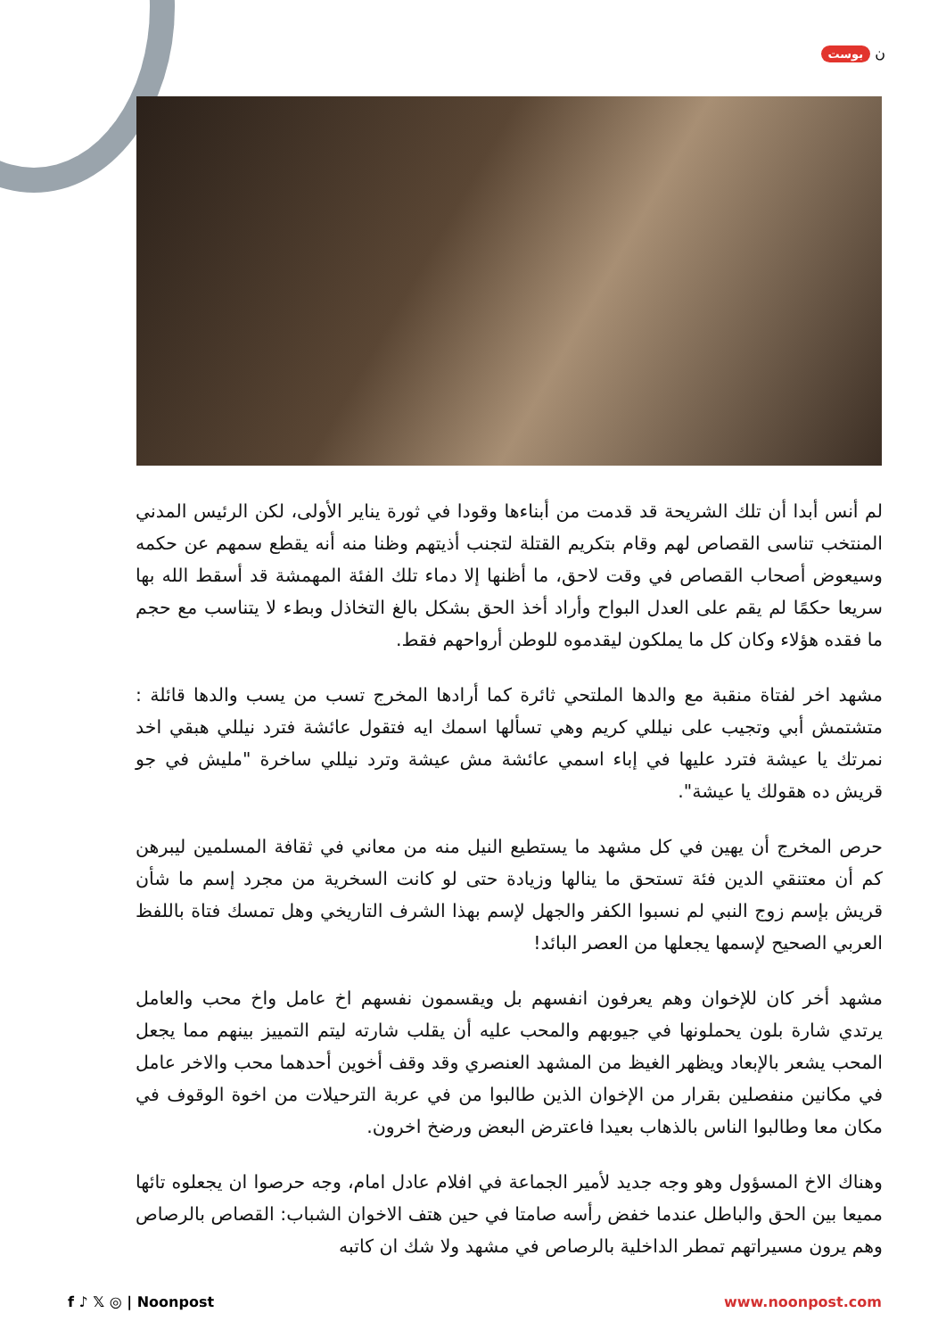ن بوست
لم أنس أبدا أن تلك الشريحة قد قدمت من أبناءها وقودا في ثورة يناير الأولى، لكن الرئيس المدني المنتخب تناسى القصاص لهم وقام بتكريم القتلة لتجنب أذيتهم وظنا منه أنه يقطع سمهم عن حكمه وسيعوض أصحاب القصاص في وقت لاحق، ما أظنها إلا دماء تلك الفئة المهمشة قد أسقط الله بها سريعا حكمًا لم يقم على العدل البواح وأراد أخذ الحق بشكل بالغ التخاذل وبطء لا يتناسب مع حجم ما فقده هؤلاء وكان كل ما يملكون ليقدموه للوطن أرواحهم فقط.
مشهد اخر لفتاة منقبة مع والدها الملتحي ثائرة كما أرادها المخرج تسب من يسب والدها قائلة : متشتمش أبي وتجيب على نيللي كريم وهي تسألها اسمك ايه فتقول عائشة فترد نيللي هبقي اخد نمرتك يا عيشة فترد عليها في إباء اسمي عائشة مش عيشة وترد نيللي ساخرة "مليش في جو قريش ده هقولك يا عيشة".
حرص المخرج أن يهين في كل مشهد ما يستطيع النيل منه من معاني في ثقافة المسلمين ليبرهن كم أن معتنقي الدين فئة تستحق ما ينالها وزيادة حتى لو كانت السخرية من مجرد إسم ما شأن قريش بإسم زوج النبي لم نسبوا الكفر والجهل لإسم بهذا الشرف التاريخي وهل تمسك فتاة باللفظ العربي الصحيح لإسمها يجعلها من العصر البائد!
مشهد أخر كان للإخوان وهم يعرفون انفسهم بل ويقسمون نفسهم اخ عامل واخ محب والعامل يرتدي شارة بلون يحملونها في جيوبهم والمحب عليه أن يقلب شارته ليتم التمييز بينهم مما يجعل المحب يشعر بالإبعاد ويظهر الغيظ من المشهد العنصري وقد وقف أخوين أحدهما محب والاخر عامل في مكانين منفصلين بقرار من الإخوان الذين طالبوا من في عربة الترحيلات من اخوة الوقوف في مكان معا وطالبوا الناس بالذهاب بعيدا فاعترض البعض ورضخ اخرون.
وهناك الاخ المسؤول وهو وجه جديد لأمير الجماعة في افلام عادل امام، وجه حرصوا ان يجعلوه تائها مميعا بين الحق والباطل عندما خفض رأسه صامتا في حين هتف الاخوان الشباب: القصاص بالرصاص وهم يرون مسيراتهم تمطر الداخلية بالرصاص في مشهد ولا شك ان كاتبه
f ♪ 𝕏 ◎ | Noonpost www.noonpost.com